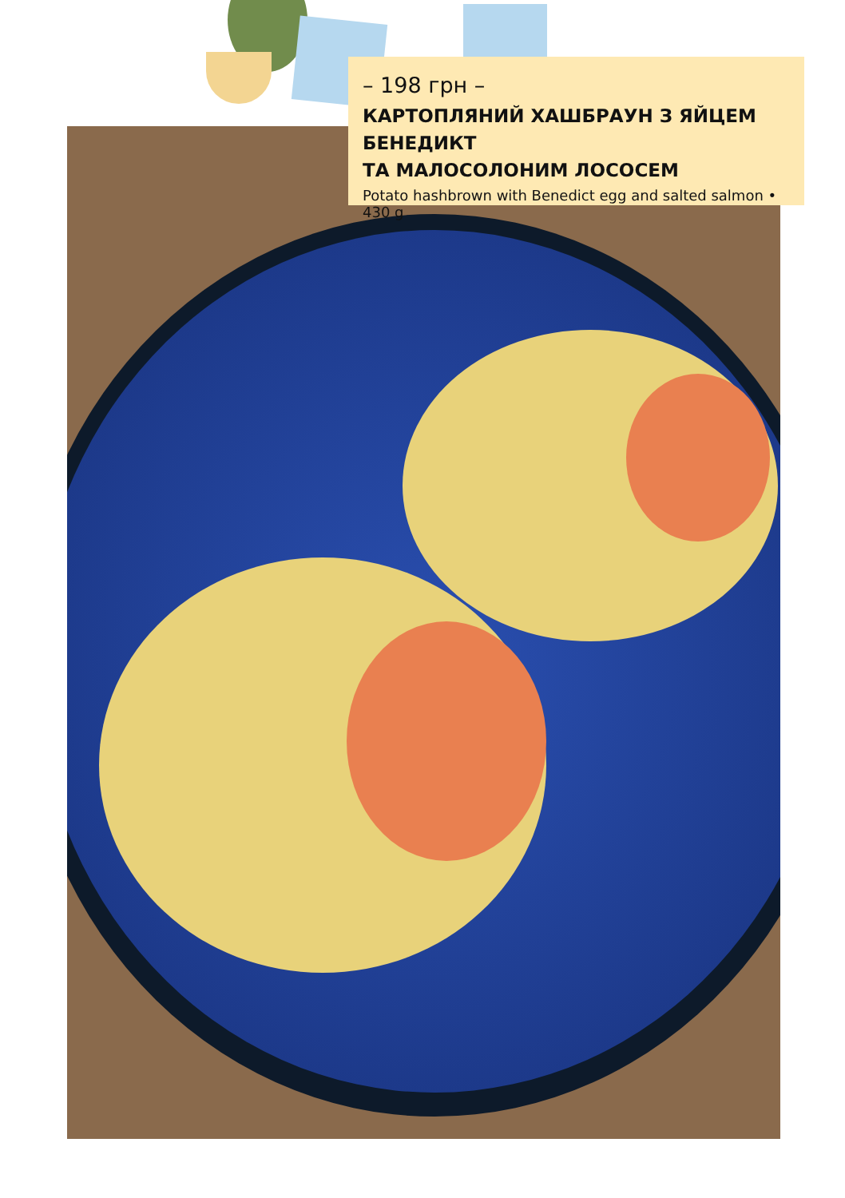– 198 грн –
КАРТОПЛЯНИЙ ХАШБРАУН З ЯЙЦЕМ БЕНЕДИКТ
ТА МАЛОСОЛОНИМ ЛОСОСЕМ
Potato hashbrown with Benedict egg and salted salmon • 430 g